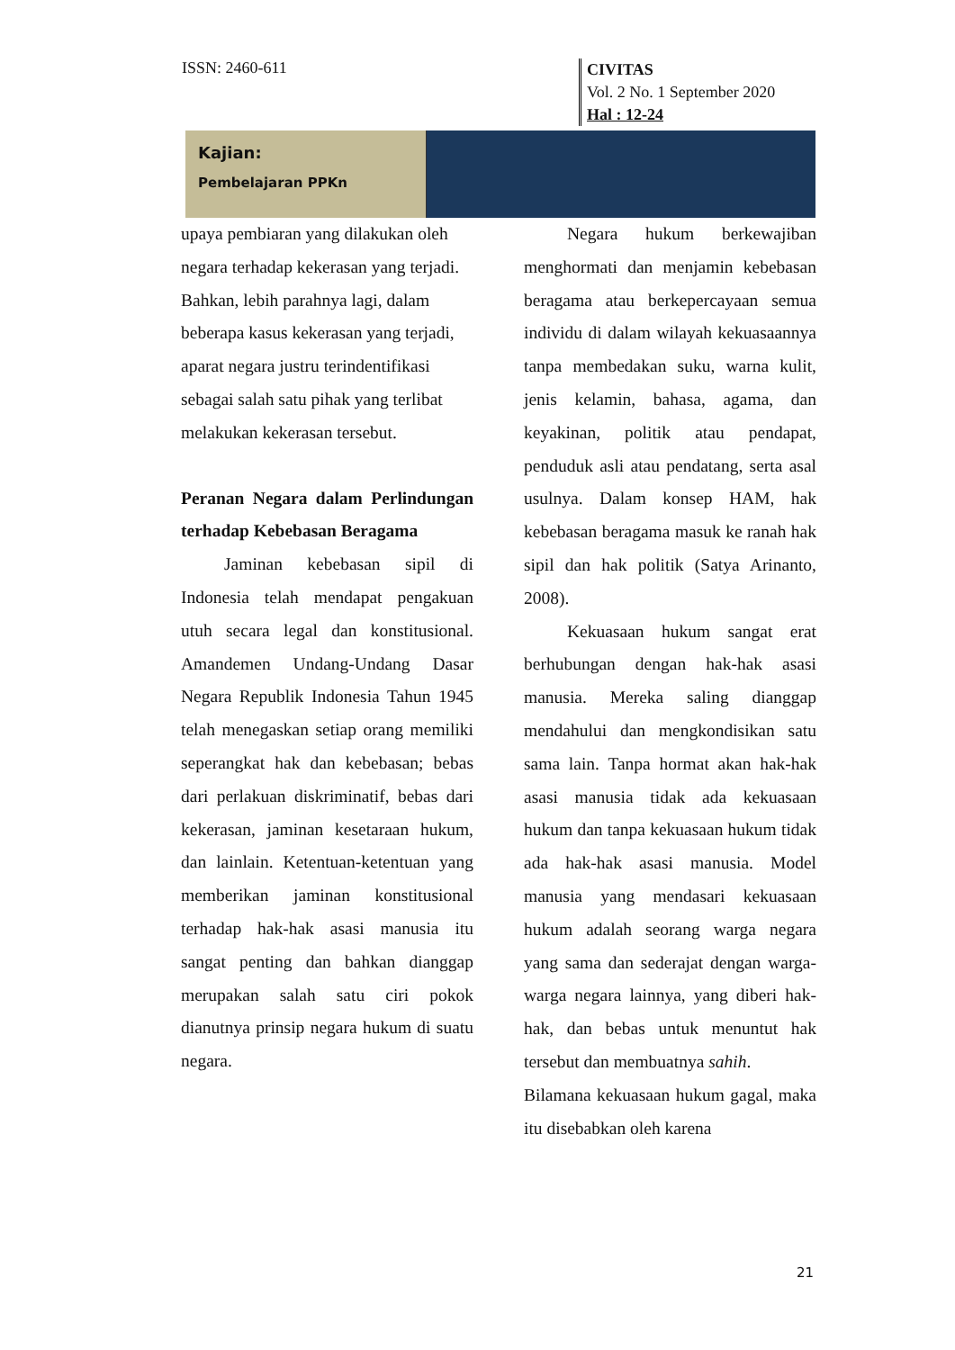ISSN: 2460-611
CIVITAS
Vol. 2 No. 1 September 2020
Hal : 12-24
Kajian:
Pembelajaran PPKn
upaya pembiaran yang dilakukan oleh negara terhadap kekerasan yang terjadi. Bahkan, lebih parahnya lagi, dalam beberapa kasus kekerasan yang terjadi, aparat negara justru terindentifikasi sebagai salah satu pihak yang terlibat melakukan kekerasan tersebut.
Peranan Negara dalam Perlindungan terhadap Kebebasan Beragama
Jaminan kebebasan sipil di Indonesia telah mendapat pengakuan utuh secara legal dan konstitusional. Amandemen Undang-Undang Dasar Negara Republik Indonesia Tahun 1945 telah menegaskan setiap orang memiliki seperangkat hak dan kebebasan; bebas dari perlakuan diskriminatif, bebas dari kekerasan, jaminan kesetaraan hukum, dan lainlain. Ketentuan-ketentuan yang memberikan jaminan konstitusional terhadap hak-hak asasi manusia itu sangat penting dan bahkan dianggap merupakan salah satu ciri pokok dianutnya prinsip negara hukum di suatu negara.
Negara hukum berkewajiban menghormati dan menjamin kebebasan beragama atau berkepercayaan semua individu di dalam wilayah kekuasaannya tanpa membedakan suku, warna kulit, jenis kelamin, bahasa, agama, dan keyakinan, politik atau pendapat, penduduk asli atau pendatang, serta asal usulnya. Dalam konsep HAM, hak kebebasan beragama masuk ke ranah hak sipil dan hak politik (Satya Arinanto, 2008).
Kekuasaan hukum sangat erat berhubungan dengan hak-hak asasi manusia. Mereka saling dianggap mendahului dan mengkondisikan satu sama lain. Tanpa hormat akan hak-hak asasi manusia tidak ada kekuasaan hukum dan tanpa kekuasaan hukum tidak ada hak-hak asasi manusia. Model manusia yang mendasari kekuasaan hukum adalah seorang warga negara yang sama dan sederajat dengan warga-warga negara lainnya, yang diberi hak-hak, dan bebas untuk menuntut hak tersebut dan membuatnya sahih.
Bilamana kekuasaan hukum gagal, maka itu disebabkan oleh karena
21